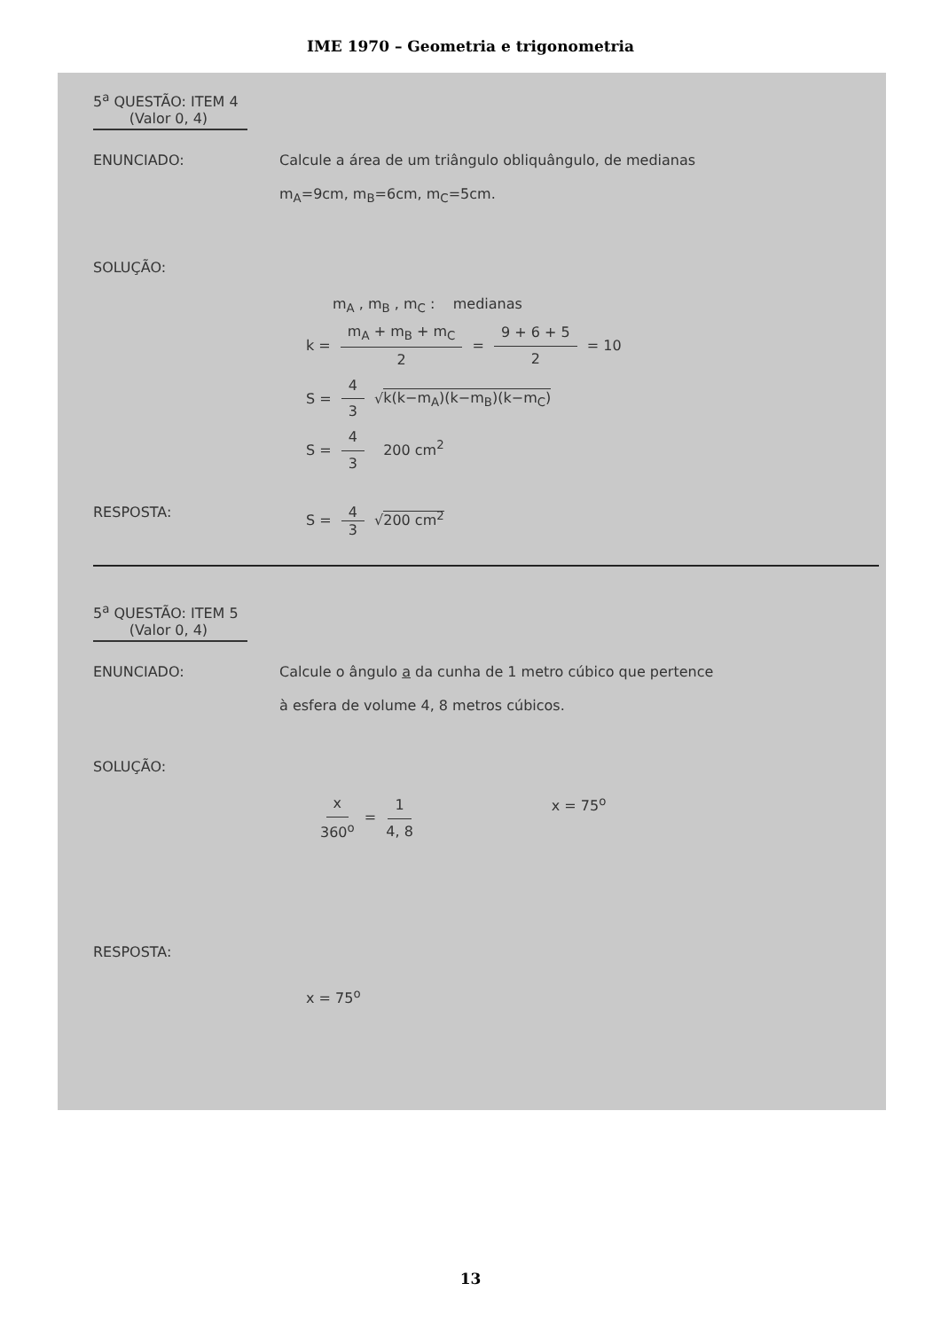IME 1970 – Geometria e trigonometria
5<sup>a</sup> QUESTÃO: ITEM 4
(Valor 0, 4)
ENUNCIADO: Calcule a área de um triângulo obliquângulo, de medianas
m<sub>A</sub>=9cm, m<sub>B</sub>=6cm, m<sub>C</sub>=5cm.
SOLUÇÃO:
m<sub>A</sub> , m<sub>B</sub> , m<sub>C</sub> : medianas
k = m<sub>A</sub> + m<sub>B</sub> + m<sub>C</sub> 2 = 9 + 6 + 5 2 = 10
S = 4 3 √k(k−m<sub>A</sub>)(k−m<sub>B</sub>)(k−m<sub>C</sub>)
S = 4 3 200 cm<sup>2</sup>
RESPOSTA: S = 4 3 √200 cm<sup>2</sup>
5<sup>a</sup> QUESTÃO: ITEM 5
(Valor 0, 4)
ENUNCIADO: Calcule o ângulo a da cunha de 1 metro cúbico que pertence
à esfera de volume 4, 8 metros cúbicos.
SOLUÇÃO:
x 360<sup>o</sup> = 1 4, 8 x = 75<sup>o</sup>
RESPOSTA:
x = 75<sup>o</sup>
13